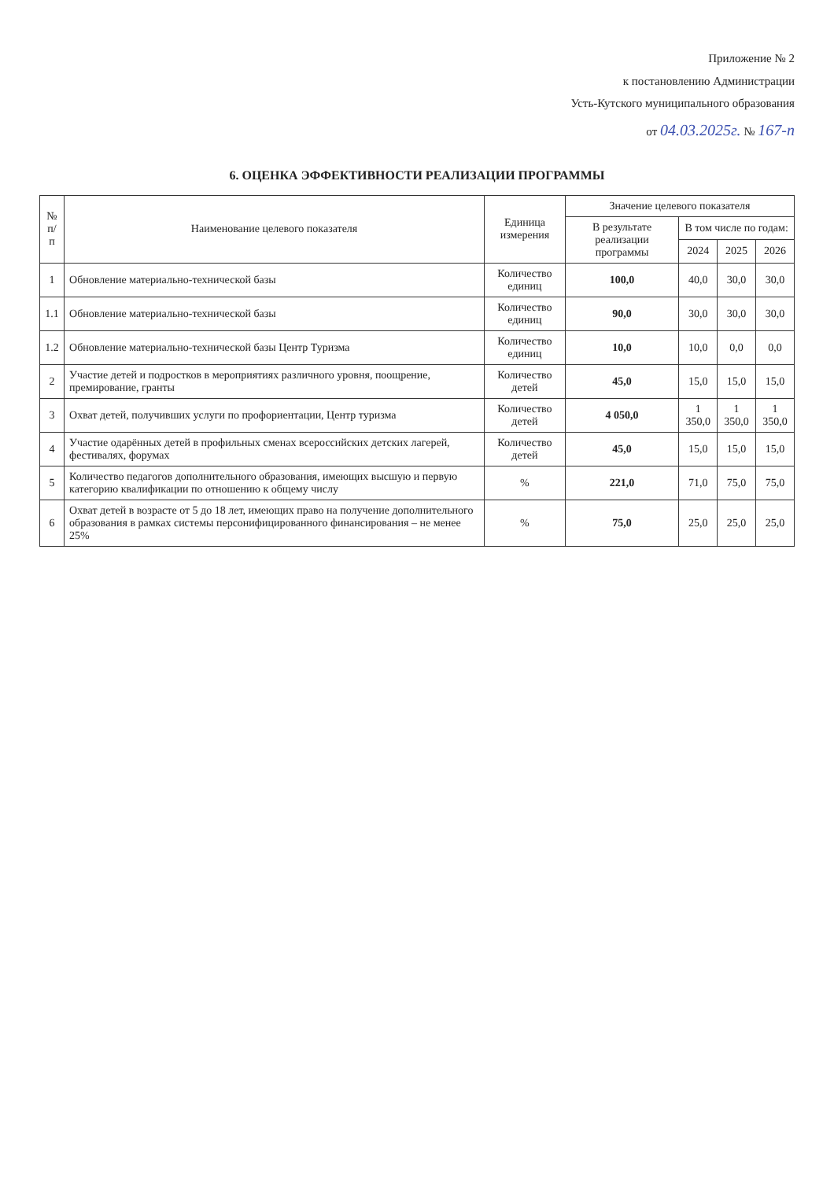Приложение № 2
к постановлению Администрации
Усть-Кутского муниципального образования
от 04.03.2025г. № 167-п
6. ОЦЕНКА ЭФФЕКТИВНОСТИ РЕАЛИЗАЦИИ ПРОГРАММЫ
| № п/п | Наименование целевого показателя | Единица измерения | Значение целевого показателя | | | |
| --- | --- | --- | --- | --- | --- | --- |
| | | | В результате реализации программы | В том числе по годам: | | |
| | | | | 2024 | 2025 | 2026 |
| 1 | Обновление материально-технической базы | Количество единиц | 100,0 | 40,0 | 30,0 | 30,0 |
| 1.1 | Обновление материально-технической базы | Количество единиц | 90,0 | 30,0 | 30,0 | 30,0 |
| 1.2 | Обновление материально-технической базы Центр Туризма | Количество единиц | 10,0 | 10,0 | 0,0 | 0,0 |
| 2 | Участие детей и подростков в мероприятиях различного уровня, поощрение, премирование, гранты | Количество детей | 45,0 | 15,0 | 15,0 | 15,0 |
| 3 | Охват детей, получивших услуги по профориентации, Центр туризма | Количество детей | 4 050,0 | 1 350,0 | 1 350,0 | 1 350,0 |
| 4 | Участие одарённых детей в профильных сменах всероссийских детских лагерей, фестивалях, форумах | Количество детей | 45,0 | 15,0 | 15,0 | 15,0 |
| 5 | Количество педагогов дополнительного образования, имеющих высшую и первую категорию квалификации по отношению к общему числу | % | 221,0 | 71,0 | 75,0 | 75,0 |
| 6 | Охват детей в возрасте от 5 до 18 лет, имеющих право на получение дополнительного образования в рамках системы персонифицированного финансирования – не менее 25% | % | 75,0 | 25,0 | 25,0 | 25,0 |